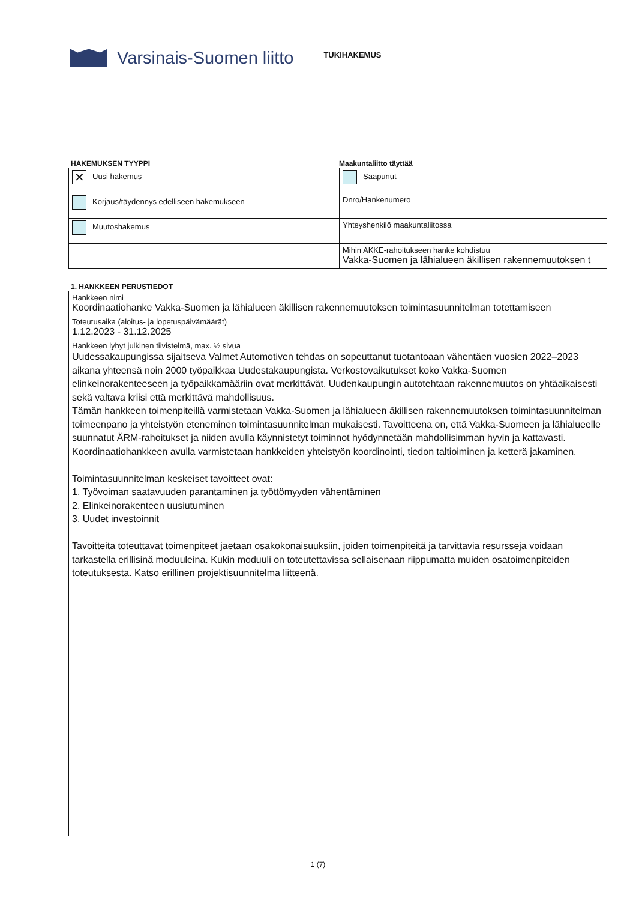Varsinais-Suomen liitto
TUKIHAKEMUS
HAKEMUKSEN TYYPPI Maakuntaliitto täyttää
| ✕ Uusi hakemus | Saapunut |
| Korjaus/täydennys edelliseen hakemukseen | Dnro/Hankenumero |
| Muutoshakemus | Yhteyshenkilö maakuntaliitossa |
| | Mihin AKKE-rahoitukseen hanke kohdistuu Vakka-Suomen ja lähialueen äkillisen rakennemuutoksen t |
1. HANKKEEN PERUSTIEDOT
| Hankkeen nimi Koordinaatiohanke Vakka-Suomen ja lähialueen äkillisen rakennemuutoksen toimintasuunnitelman totettamiseen |
| Toteutusaika (aloitus- ja lopetuspäivämäärät) 1.12.2023 - 31.12.2025 |
| Hankkeen lyhyt julkinen tiivistelmä, max. ½ sivua Uudessakaupungissa sijaitseva Valmet Automotiven tehdas on sopeuttanut tuotantoaan vähentäen vuosien 2022–2023 aikana yhteensä noin 2000 työpaikkaa Uudestakaupungista. Verkostovaikutukset koko Vakka-Suomen elinkeinorakenteeseen ja työpaikkamääriin ovat merkittävät. Uudenkaupungin autotehtaan rakennemuutos on yhtäaikaisesti sekä valtava kriisi että merkittävä mahdollisuus. Tämän hankkeen toimenpiteillä varmistetaan Vakka-Suomen ja lähialueen äkillisen rakennemuutoksen toimintasuunnitelman toimeenpano ja yhteistyön eteneminen toimintasuunnitelman mukaisesti. Tavoitteena on, että Vakka-Suomeen ja lähialueelle suunnatut ÄRM-rahoitukset ja niiden avulla käynnistetyt toiminnot hyödynnetään mahdollisimman hyvin ja kattavasti. Koordinaatiohankkeen avulla varmistetaan hankkeiden yhteistyön koordinointi, tiedon taltioiminen ja ketterä jakaminen. Toimintasuunnitelman keskeiset tavoitteet ovat: 1. Työvoiman saatavuuden parantaminen ja työttömyyden vähentäminen 2. Elinkeinorakenteen uusiutuminen 3. Uudet investoinnit Tavoitteita toteuttavat toimenpiteet jaetaan osakokonaisuuksiin, joiden toimenpiteitä ja tarvittavia resursseja voidaan tarkastella erillisinä moduuleina. Kukin moduuli on toteutettavissa sellaisenaan riippumatta muiden osatoimenpiteiden toteutuksesta. Katso erillinen projektisuunnitelma liitteenä. |
1 (7)